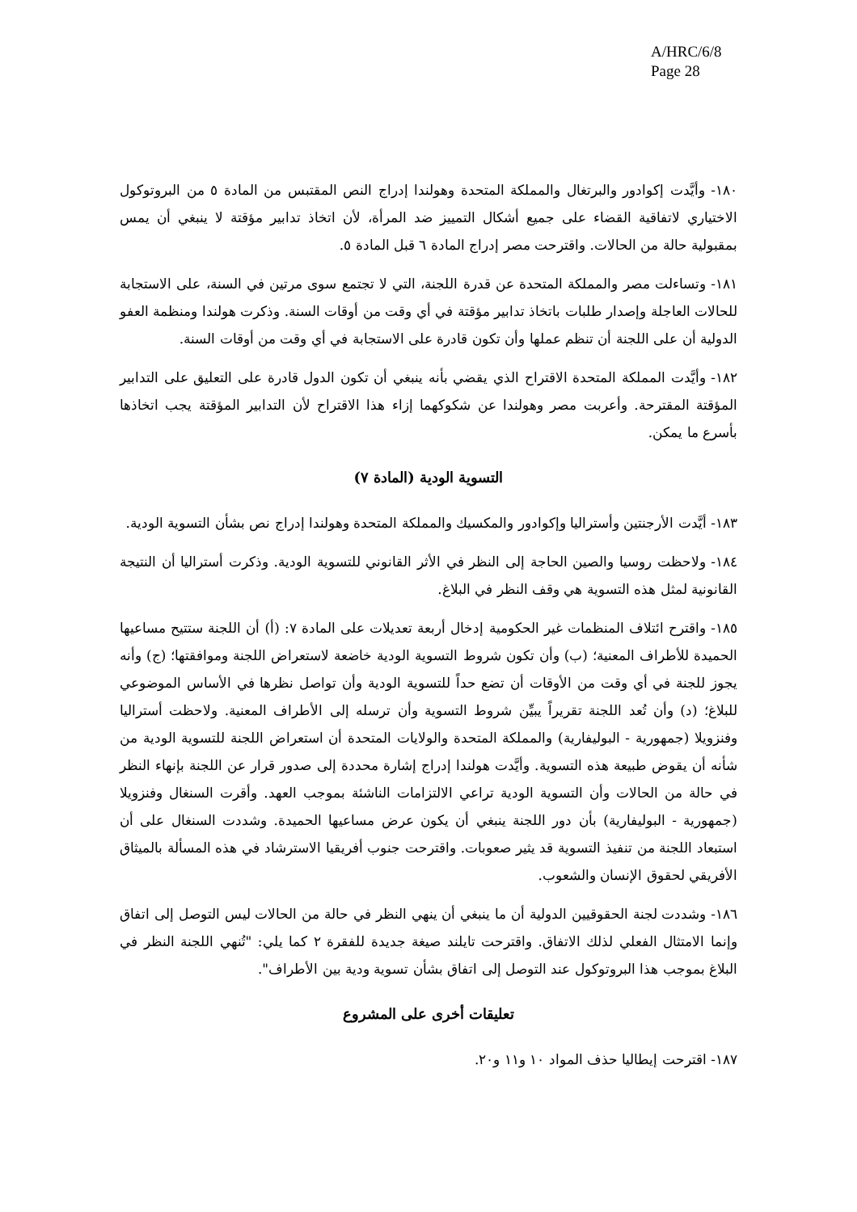A/HRC/6/8
Page 28
١٨٠- وأيَّدت إكوادور والبرتغال والمملكة المتحدة وهولندا إدراج النص المقتبس من المادة ٥ من البروتوكول الاختياري لاتفاقية القضاء على جميع أشكال التمييز ضد المرأة، لأن اتخاذ تدابير مؤقتة لا ينبغي أن يمس بمقبولية حالة من الحالات. واقترحت مصر إدراج المادة ٦ قبل المادة ٥.
١٨١- وتساءلت مصر والمملكة المتحدة عن قدرة اللجنة، التي لا تجتمع سوى مرتين في السنة، على الاستجابة للحالات العاجلة وإصدار طلبات باتخاذ تدابير مؤقتة في أي وقت من أوقات السنة. وذكرت هولندا ومنظمة العفو الدولية أن على اللجنة أن تنظم عملها وأن تكون قادرة على الاستجابة في أي وقت من أوقات السنة.
١٨٢- وأيَّدت المملكة المتحدة الاقتراح الذي يقضي بأنه ينبغي أن تكون الدول قادرة على التعليق على التدابير المؤقتة المقترحة. وأعربت مصر وهولندا عن شكوكهما إزاء هذا الاقتراح لأن التدابير المؤقتة يجب اتخاذها بأسرع ما يمكن.
التسوية الودية (المادة ٧)
١٨٣- أيَّدت الأرجنتين وأستراليا وإكوادور والمكسيك والمملكة المتحدة وهولندا إدراج نص بشأن التسوية الودية.
١٨٤- ولاحظت روسيا والصين الحاجة إلى النظر في الأثر القانوني للتسوية الودية. وذكرت أستراليا أن النتيجة القانونية لمثل هذه التسوية هي وقف النظر في البلاغ.
١٨٥- واقترح ائتلاف المنظمات غير الحكومية إدخال أربعة تعديلات على المادة ٧: (أ) أن اللجنة ستتيح مساعيها الحميدة للأطراف المعنية؛ (ب) وأن تكون شروط التسوية الودية خاضعة لاستعراض اللجنة وموافقتها؛ (ج) وأنه يجوز للجنة في أي وقت من الأوقات أن تضع حداً للتسوية الودية وأن تواصل نظرها في الأساس الموضوعي للبلاغ؛ (د) وأن تُعد اللجنة تقريراً يبيِّن شروط التسوية وأن ترسله إلى الأطراف المعنية. ولاحظت أستراليا وفنزويلا (جمهورية - البوليفارية) والمملكة المتحدة والولايات المتحدة أن استعراض اللجنة للتسوية الودية من شأنه أن يقوض طبيعة هذه التسوية. وأيَّدت هولندا إدراج إشارة محددة إلى صدور قرار عن اللجنة بإنهاء النظر في حالة من الحالات وأن التسوية الودية تراعي الالتزامات الناشئة بموجب العهد. وأقرت السنغال وفنزويلا (جمهورية - البوليفارية) بأن دور اللجنة ينبغي أن يكون عرض مساعيها الحميدة. وشددت السنغال على أن استبعاد اللجنة من تنفيذ التسوية قد يثير صعوبات. واقترحت جنوب أفريقيا الاسترشاد في هذه المسألة بالميثاق الأفريقي لحقوق الإنسان والشعوب.
١٨٦- وشددت لجنة الحقوقيين الدولية أن ما ينبغي أن ينهي النظر في حالة من الحالات ليس التوصل إلى اتفاق وإنما الامتثال الفعلي لذلك الاتفاق. واقترحت تايلند صيغة جديدة للفقرة ٢ كما يلي: "تُنهي اللجنة النظر في البلاغ بموجب هذا البروتوكول عند التوصل إلى اتفاق بشأن تسوية ودية بين الأطراف".
تعليقات أخرى على المشروع
١٨٧- اقترحت إيطاليا حذف المواد ١٠ و١١ و٢٠.